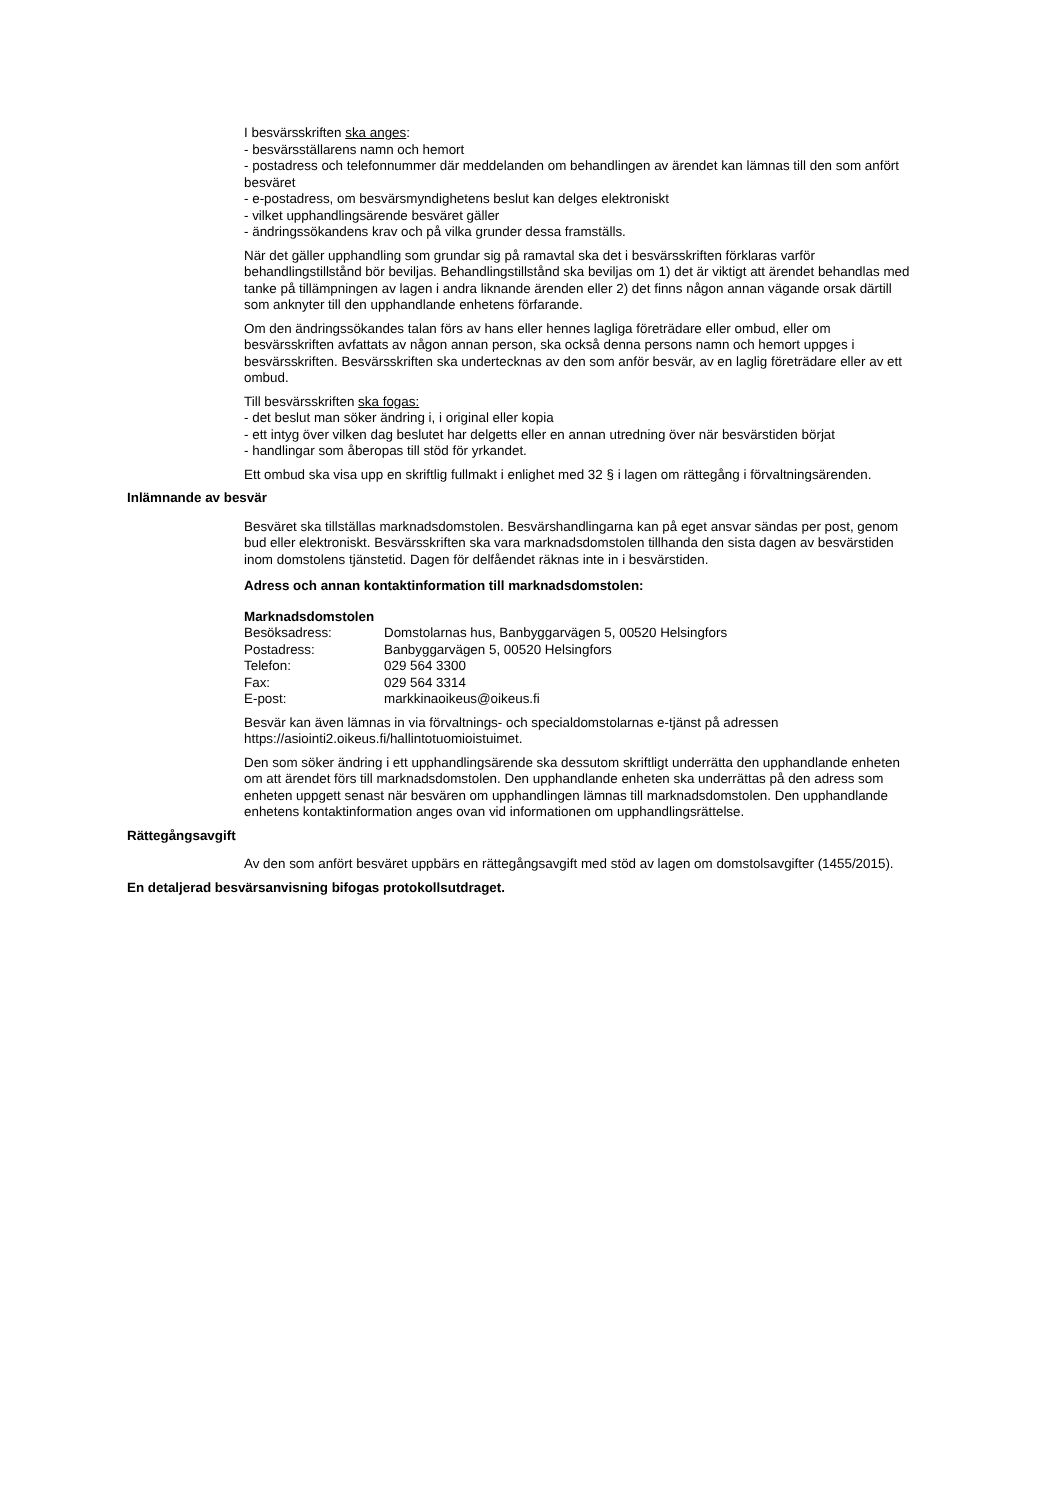I besvärsskriften ska anges:
- besvärsställarens namn och hemort
- postadress och telefonnummer där meddelanden om behandlingen av ärendet kan lämnas till den som anfört besväret
- e-postadress, om besvärsmyndighetens beslut kan delges elektroniskt
- vilket upphandlingsärende besväret gäller
- ändringssökandens krav och på vilka grunder dessa framställs.
När det gäller upphandling som grundar sig på ramavtal ska det i besvärsskriften förklaras varför behandlingstillstånd bör beviljas. Behandlingstillstånd ska beviljas om 1) det är viktigt att ärendet behandlas med tanke på tillämpningen av lagen i andra liknande ärenden eller 2) det finns någon annan vägande orsak därtill som anknyter till den upphandlande enhetens förfarande.
Om den ändringssökandes talan förs av hans eller hennes lagliga företrädare eller ombud, eller om besvärsskriften avfattats av någon annan person, ska också denna persons namn och hemort uppges i besvärsskriften. Besvärsskriften ska undertecknas av den som anför besvär, av en laglig företrädare eller av ett ombud.
Till besvärsskriften ska fogas:
- det beslut man söker ändring i, i original eller kopia
- ett intyg över vilken dag beslutet har delgetts eller en annan utredning över när besvärstiden börjat
- handlingar som åberopas till stöd för yrkandet.
Ett ombud ska visa upp en skriftlig fullmakt i enlighet med 32 § i lagen om rättegång i förvaltningsärenden.
Inlämnande av besvär
Besväret ska tillställas marknadsdomstolen. Besvärshandlingarna kan på eget ansvar sändas per post, genom bud eller elektroniskt. Besvärsskriften ska vara marknadsdomstolen tillhanda den sista dagen av besvärstiden inom domstolens tjänstetid. Dagen för delfåendet räknas inte in i besvärstiden.
Adress och annan kontaktinformation till marknadsdomstolen:
Marknadsdomstolen
| Besöksadress: | Domstolarnas hus, Banbyggarvägen 5, 00520 Helsingfors |
| Postadress: | Banbyggarvägen 5, 00520 Helsingfors |
| Telefon: | 029 564 3300 |
| Fax: | 029 564 3314 |
| E-post: | markkinaoikeus@oikeus.fi |
Besvär kan även lämnas in via förvaltnings- och specialdomstolarnas e-tjänst på adressen https://asiointi2.oikeus.fi/hallintotuomioistuimet.
Den som söker ändring i ett upphandlingsärende ska dessutom skriftligt underrätta den upphandlande enheten om att ärendet förs till marknadsdomstolen. Den upphandlande enheten ska underrättas på den adress som enheten uppgett senast när besvären om upphandlingen lämnas till marknadsdomstolen. Den upphandlande enhetens kontaktinformation anges ovan vid informationen om upphandlingsrättelse.
Rättegångsavgift
Av den som anfört besväret uppbärs en rättegångsavgift med stöd av lagen om domstolsavgifter (1455/2015).
En detaljerad besvärsanvisning bifogas protokollsutdraget.